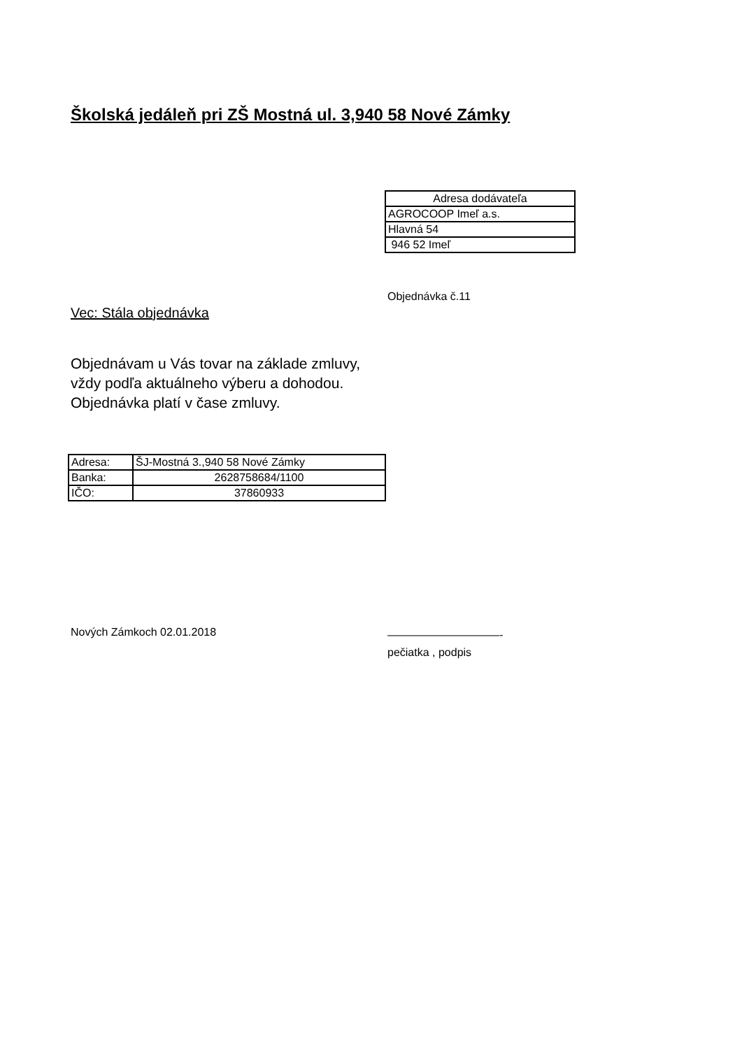Školská jedáleň pri ZŠ Mostná ul. 3,940 58 Nové Zámky
| Adresa dodávateľa |
| AGROCOOP Imeľ a.s. |
| Hlavná 54 |
| 946 52 Imeľ |
Objednávka č.11
Vec: Stála objednávka
Objednávam u Vás tovar na základe zmluvy,
vždy podľa aktuálneho výberu a dohodou.
Objednávka platí v čase zmluvy.
| Adresa: | ŠJ-Mostná 3.,940 58 Nové Zámky |
| Banka: | 2628758684/1100 |
| IČO: | 37860933 |
Nových Zámkoch 02.01.2018
——————————-
pečiatka , podpis